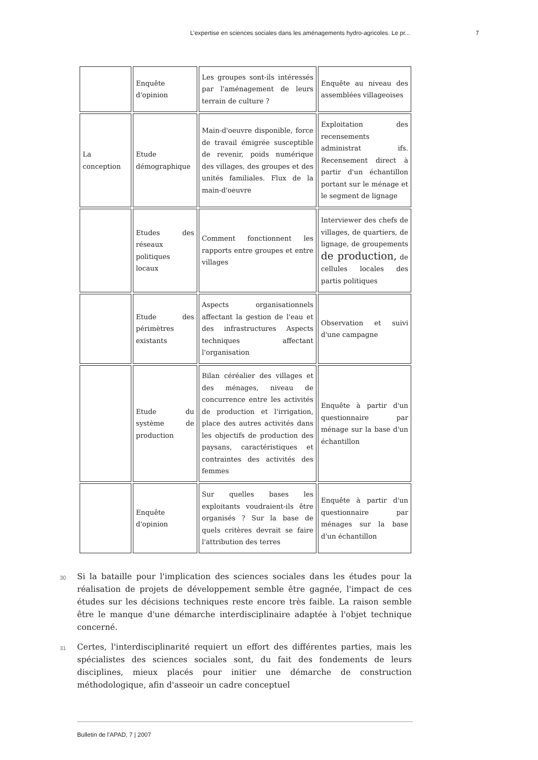L’expertise en sciences sociales dans les aménagements hydro-agricoles. Le pr... 7
| | Enquête d'opinion | Les groupes sont-ils intéressés par l'aménagement de leurs terrain de culture ? | Enquête au niveau des assemblées villageoises |
| La conception | Etude démographique | Main-d'oeuvre disponible, force de travail émigrée susceptible de revenir, poids numérique des villages, des groupes et des unités familiales. Flux de la main-d'oeuvre | Exploitation des recensements administrat ifs. Recensement direct à partir d'un échantillon portant sur le ménage et le segment de lignage |
| | Etudes des réseaux politiques locaux | Comment fonctionnent les rapports entre groupes et entre villages | Interviewer des chefs de villages, de quartiers, de lignage, de groupements de production, de cellules locales des partis politiques |
| | Etude des périmètres existants | Aspects organisationnels affectant la gestion de l'eau et des infrastructures Aspects techniques affectant l'organisation | Observation et suivi d'une campagne |
| | Etude du système de production | Bilan céréalier des villages et des ménages, niveau de concurrence entre les activités de production et l'irrigation, place des autres activités dans les objectifs de production des paysans, caractéristiques et contraintes des activités des femmes | Enquête à partir d'un questionnaire par ménage sur la base d'un échantillon |
| | Enquête d'opinion | Sur quelles bases les exploitants voudraient-ils être organisés ? Sur la base de quels critères devrait se faire l'attribution des terres | Enquête à partir d'un questionnaire par ménages sur la base d'un échantillon |
30
Si la bataille pour l'implication des sciences sociales dans les études pour la réalisation de projets de développement semble être gagnée, l'impact de ces études sur les décisions techniques reste encore très faible. La raison semble être le manque d'une démarche interdisciplinaire adaptée à l'objet technique concerné.
31
Certes, l'interdisciplinarité requiert un effort des différentes parties, mais les spécialistes des sciences sociales sont, du fait des fondements de leurs disciplines, mieux placés pour initier une démarche de construction méthodologique, afin d'asseoir un cadre conceptuel
Bulletin de l'APAD, 7 | 2007